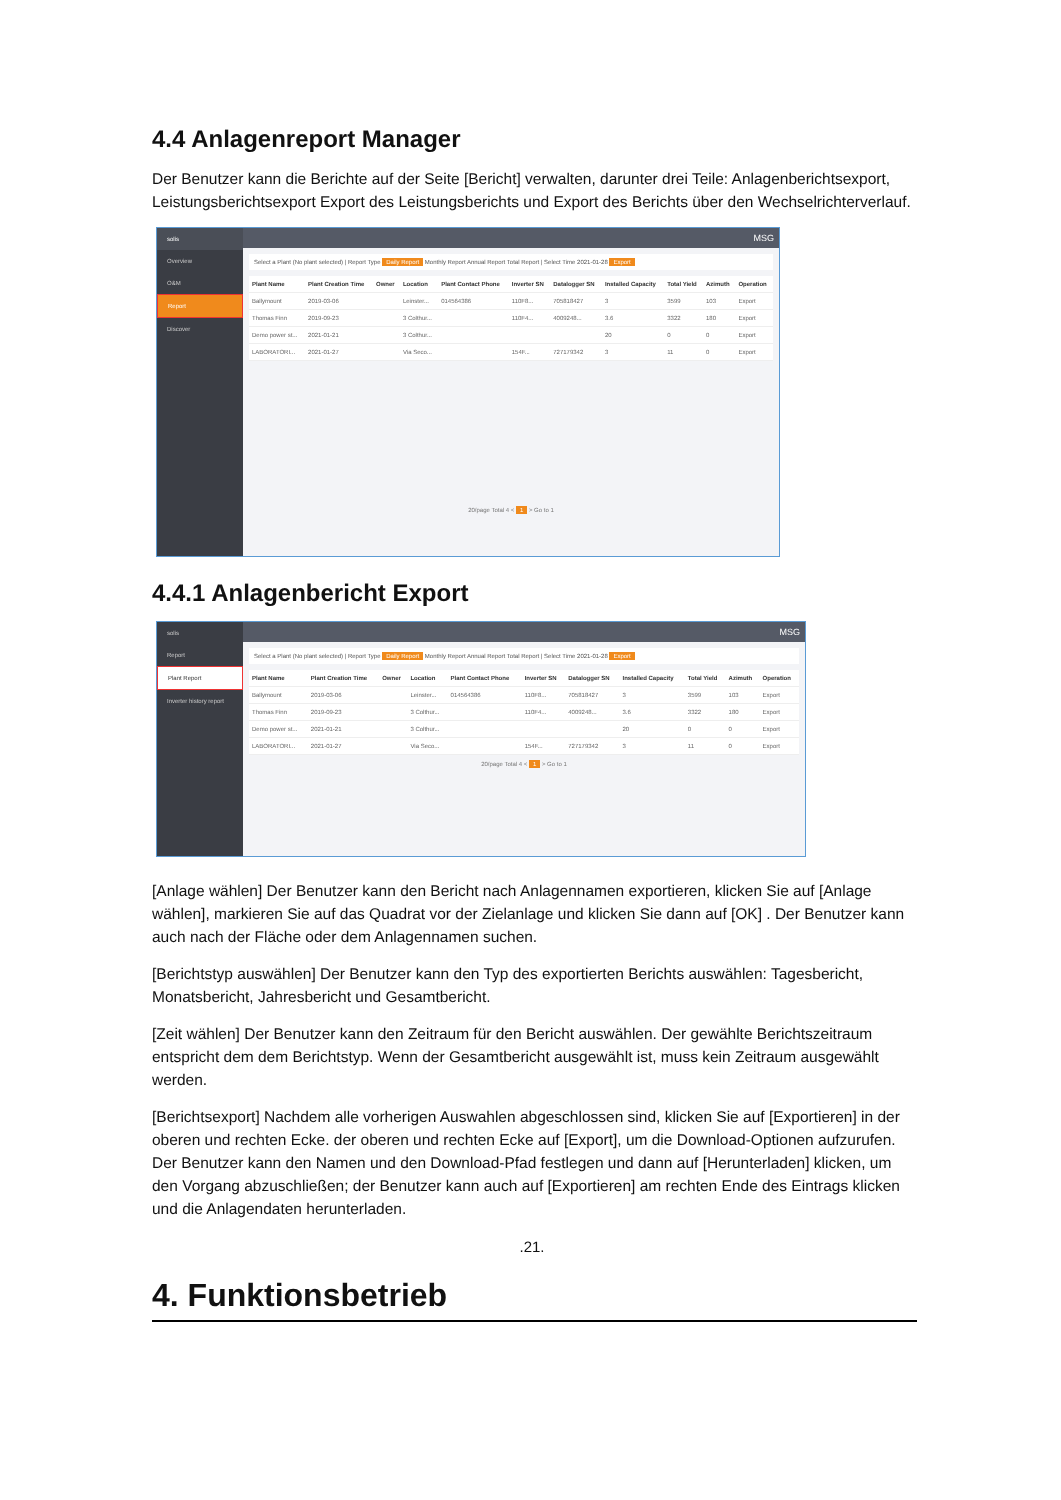4.4 Anlagenreport Manager
Der Benutzer kann die Berichte auf der Seite [Bericht] verwalten, darunter drei Teile: Anlagenberichtsexport, Leistungsberichtsexport Export des Leistungsberichts und Export des Berichts über den Wechselrichterverlauf.
solis
Overview
O&M
Report
Discover
MSG
Select a Plant (No plant selected) | Report Type Daily Report Monthly Report Annual Report Total Report | Select Time 2021-01-28 Export
| Plant Name | Plant Creation Time | Owner | Location | Plant Contact Phone | Inverter SN | Datalogger SN | Installed Capacity | Total Yield | Azimuth | Operation |
| --- | --- | --- | --- | --- | --- | --- | --- | --- | --- | --- |
| Ballymount | 2019-03-06 | | Leinster... | 014564386 | 110F8... | 705818427 | 3 | 3599 | 103 | Export |
| Thomas Finn | 2019-09-23 | | 3 Colthur... | | 110F4... | 4009248... | 3.6 | 3322 | 180 | Export |
| Demo power st... | 2021-01-21 | | 3 Colthur... | | | | 20 | 0 | 0 | Export |
| LABORATORI... | 2021-01-27 | | Via Seco... | | 154F... | 727179342 | 3 | 11 | 0 | Export |
20/page Total 4 < 1 > Go to 1
4.4.1 Anlagenbericht Export
solis
Report
Plant Report
Inverter history report
MSG
Select a Plant (No plant selected) | Report Type Daily Report Monthly Report Annual Report Total Report | Select Time 2021-01-28 Export
| Plant Name | Plant Creation Time | Owner | Location | Plant Contact Phone | Inverter SN | Datalogger SN | Installed Capacity | Total Yield | Azimuth | Operation |
| --- | --- | --- | --- | --- | --- | --- | --- | --- | --- | --- |
| Ballymount | 2019-03-06 | | Leinster... | 014564386 | 110F8... | 705818427 | 3 | 3599 | 103 | Export |
| Thomas Finn | 2019-09-23 | | 3 Colthur... | | 110F4... | 4009248... | 3.6 | 3322 | 180 | Export |
| Demo power st... | 2021-01-21 | | 3 Colthur... | | | | 20 | 0 | 0 | Export |
| LABORATORI... | 2021-01-27 | | Via Seco... | | 154F... | 727179342 | 3 | 11 | 0 | Export |
20/page Total 4 < 1 > Go to 1
[Anlage wählen] Der Benutzer kann den Bericht nach Anlagennamen exportieren, klicken Sie auf [Anlage wählen], markieren Sie auf das Quadrat vor der Zielanlage und klicken Sie dann auf [OK] . Der Benutzer kann auch nach der Fläche oder dem Anlagennamen suchen.
[Berichtstyp auswählen] Der Benutzer kann den Typ des exportierten Berichts auswählen: Tagesbericht, Monatsbericht, Jahresbericht und Gesamtbericht.
[Zeit wählen] Der Benutzer kann den Zeitraum für den Bericht auswählen. Der gewählte Berichtszeitraum entspricht dem dem Berichtstyp. Wenn der Gesamtbericht ausgewählt ist, muss kein Zeitraum ausgewählt werden.
[Berichtsexport] Nachdem alle vorherigen Auswahlen abgeschlossen sind, klicken Sie auf [Exportieren] in der oberen und rechten Ecke. der oberen und rechten Ecke auf [Export], um die Download-Optionen aufzurufen. Der Benutzer kann den Namen und den Download-Pfad festlegen und dann auf [Herunterladen] klicken, um den Vorgang abzuschließen; der Benutzer kann auch auf [Exportieren] am rechten Ende des Eintrags klicken und die Anlagendaten herunterladen.
.21.
4. Funktionsbetrieb